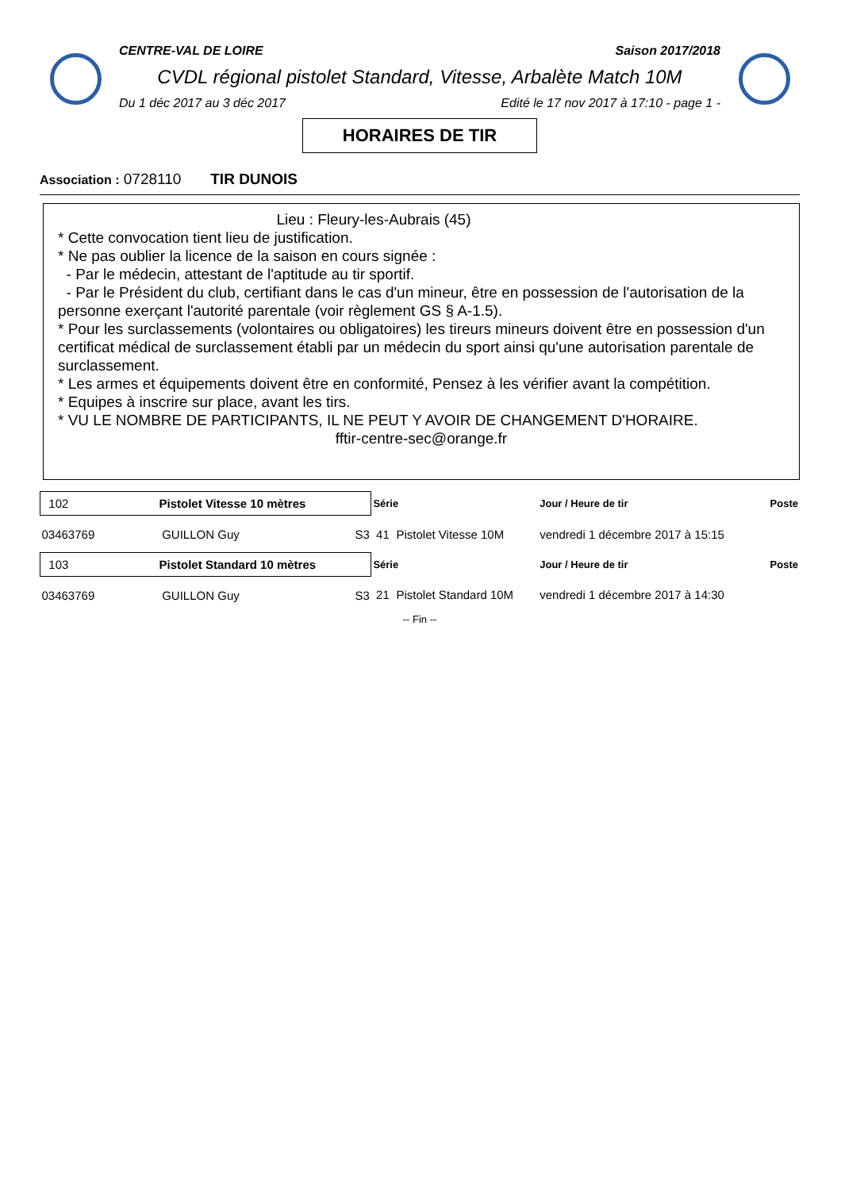CENTRE-VAL DE LOIRE Saison 2017/2018
CVDL régional pistolet Standard, Vitesse, Arbalète Match 10M
Du 1 déc 2017 au 3 déc 2017 Edité le 17 nov 2017 à 17:10 - page 1 -
HORAIRES DE TIR
Association : 0728110 TIR DUNOIS
Lieu : Fleury-les-Aubrais (45)
* Cette convocation tient lieu de justification.
* Ne pas oublier la licence de la saison en cours signée :
- Par le médecin, attestant de l'aptitude au tir sportif.
- Par le Président du club, certifiant dans le cas d'un mineur, être en possession de l'autorisation de la personne exerçant l'autorité parentale (voir règlement GS § A-1.5).
* Pour les surclassements (volontaires ou obligatoires) les tireurs mineurs doivent être en possession d'un certificat médical de surclassement établi par un médecin du sport ainsi qu'une autorisation parentale de surclassement.
* Les armes et équipements doivent être en conformité, Pensez à les vérifier avant la compétition.
* Equipes à inscrire sur place, avant les tirs.
* VU LE NOMBRE DE PARTICIPANTS, IL NE PEUT Y AVOIR DE CHANGEMENT D'HORAIRE.
fftir-centre-sec@orange.fr
| 102 Pistolet Vitesse 10 mètres | | | Série | | Jour / Heure de tir | Poste |
| 03463769 | GUILLON Guy | S3 | 41 | Pistolet Vitesse 10M | vendredi 1 décembre 2017 à 15:15 | |
| 103 Pistolet Standard 10 mètres | | | Série | | Jour / Heure de tir | Poste |
| 03463769 | GUILLON Guy | S3 | 21 | Pistolet Standard 10M | vendredi 1 décembre 2017 à 14:30 | |
-- Fin --